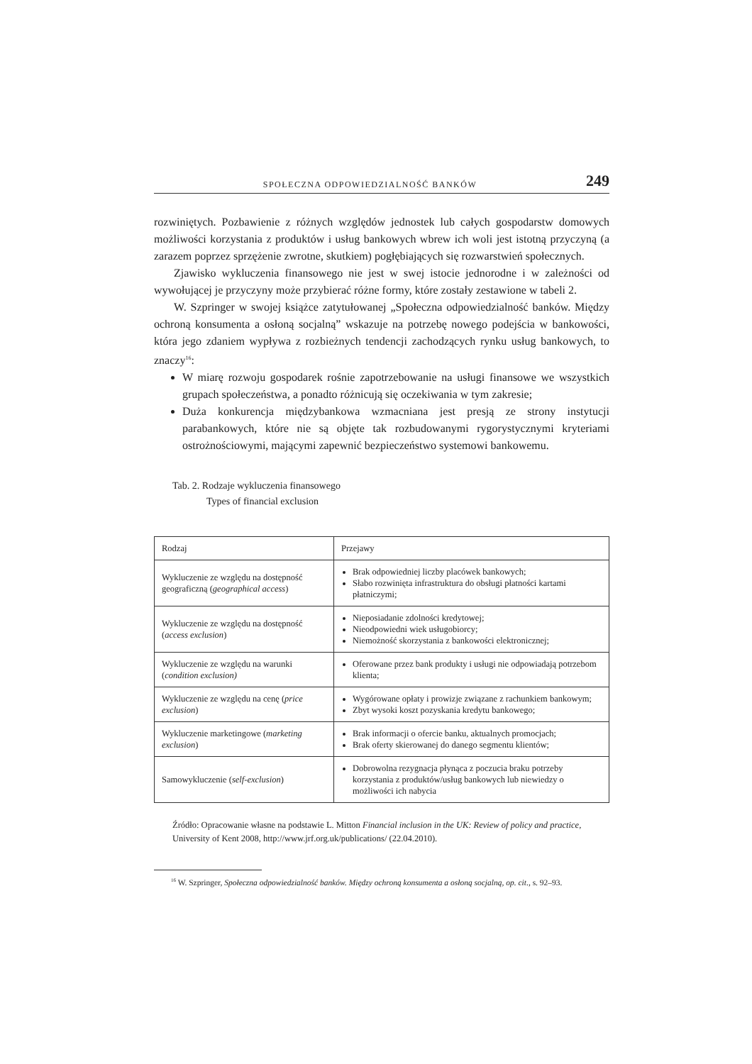SPOŁECZNA ODPOWIEDZIALNOŚĆ BANKÓW 249
rozwiniętych. Pozbawienie z różnych względów jednostek lub całych gospodarstw domowych możliwości korzystania z produktów i usług bankowych wbrew ich woli jest istotną przyczyną (a zarazem poprzez sprzężenie zwrotne, skutkiem) pogłębiających się rozwarstwień społecznych.
Zjawisko wykluczenia finansowego nie jest w swej istocie jednorodne i w zależności od wywołującej je przyczyny może przybierać różne formy, które zostały zestawione w tabeli 2.
W. Szpringer w swojej książce zatytułowanej „Społeczna odpowiedzialność banków. Między ochroną konsumenta a osłoną socjalną” wskazuje na potrzebę nowego podejścia w bankowości, która jego zdaniem wypływa z rozbieżnych tendencji zachodzących rynku usług bankowych, to znaczy<sup>16</sup>:
W miarę rozwoju gospodarek rośnie zapotrzebowanie na usługi finansowe we wszystkich grupach społeczeństwa, a ponadto różnicują się oczekiwania w tym zakresie;
Duża konkurencja międzybankowa wzmacniana jest presją ze strony instytucji parabankowych, które nie są objęte tak rozbudowanymi rygorystycznymi kryteriami ostrożnościowymi, mającymi zapewnić bezpieczeństwo systemowi bankowemu.
Tab. 2. Rodzaje wykluczenia finansowego
Types of financial exclusion
| Rodzaj | Przejawy |
| --- | --- |
| Wykluczenie ze względu na dostępność geograficzną ( geographical access ) | Brak odpowiedniej liczby placówek bankowych; Słabo rozwinięta infrastruktura do obsługi płatności kartami płatniczymi; |
| Wykluczenie ze względu na dostępność ( access exclusion ) | Nieposiadanie zdolności kredytowej; Nieodpowiedni wiek usługobiorcy; Niemożność skorzystania z bankowości elektronicznej; |
| Wykluczenie ze względu na warunki ( condition exclusion) | Oferowane przez bank produkty i usługi nie odpowiadają potrzebom klienta; |
| Wykluczenie ze względu na cenę ( price exclusion ) | Wygórowane opłaty i prowizje związane z rachunkiem bankowym; Zbyt wysoki koszt pozyskania kredytu bankowego; |
| Wykluczenie marketingowe ( marketing exclusion ) | Brak informacji o ofercie banku, aktualnych promocjach; Brak oferty skierowanej do danego segmentu klientów; |
| Samowykluczenie ( self-exclusion ) | Dobrowolna rezygnacja płynąca z poczucia braku potrzeby korzystania z produktów/usług bankowych lub niewiedzy o możliwości ich nabycia |
Źródło: Opracowanie własne na podstawie L. Mitton Financial inclusion in the UK: Review of policy and practice, University of Kent 2008, http://www.jrf.org.uk/publications/ (22.04.2010).
<sup>16</sup> W. Szpringer, Społeczna odpowiedzialność banków. Między ochroną konsumenta a osłoną socjalną, op. cit., s. 92–93.